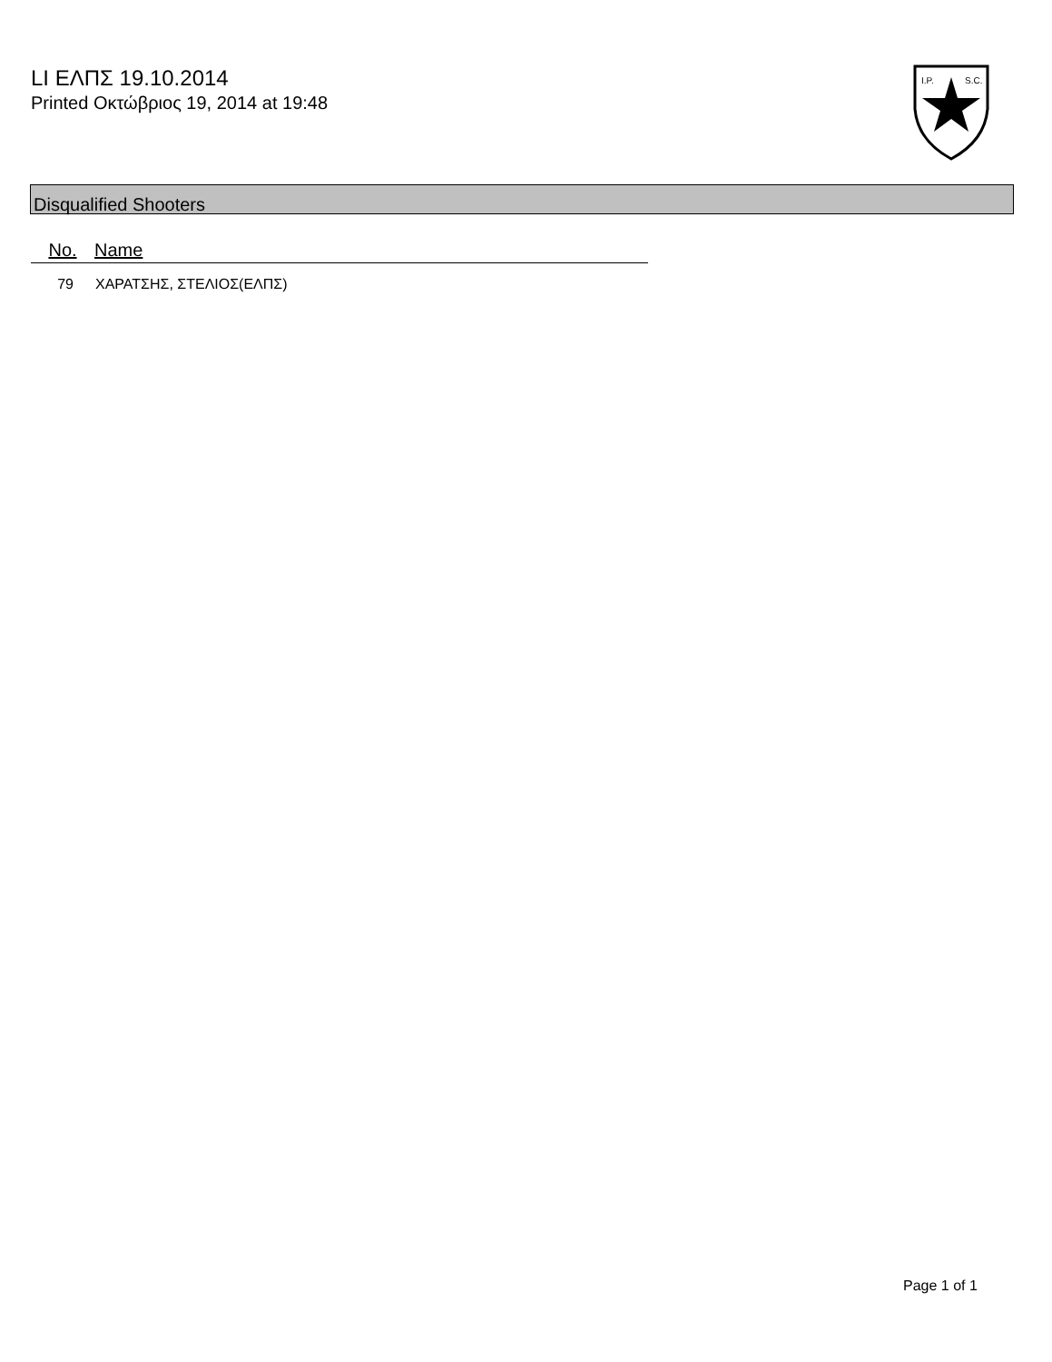LI ΕΛΠΣ 19.10.2014
Printed Οκτώβριος 19, 2014 at 19:48
I.P.
S.C.
Disqualified Shooters
| No. | Name |
| --- | --- |
| 79 | ΧΑΡΑΤΣΗΣ, ΣΤΕΛΙΟΣ(ΕΛΠΣ) |
Page 1 of 1